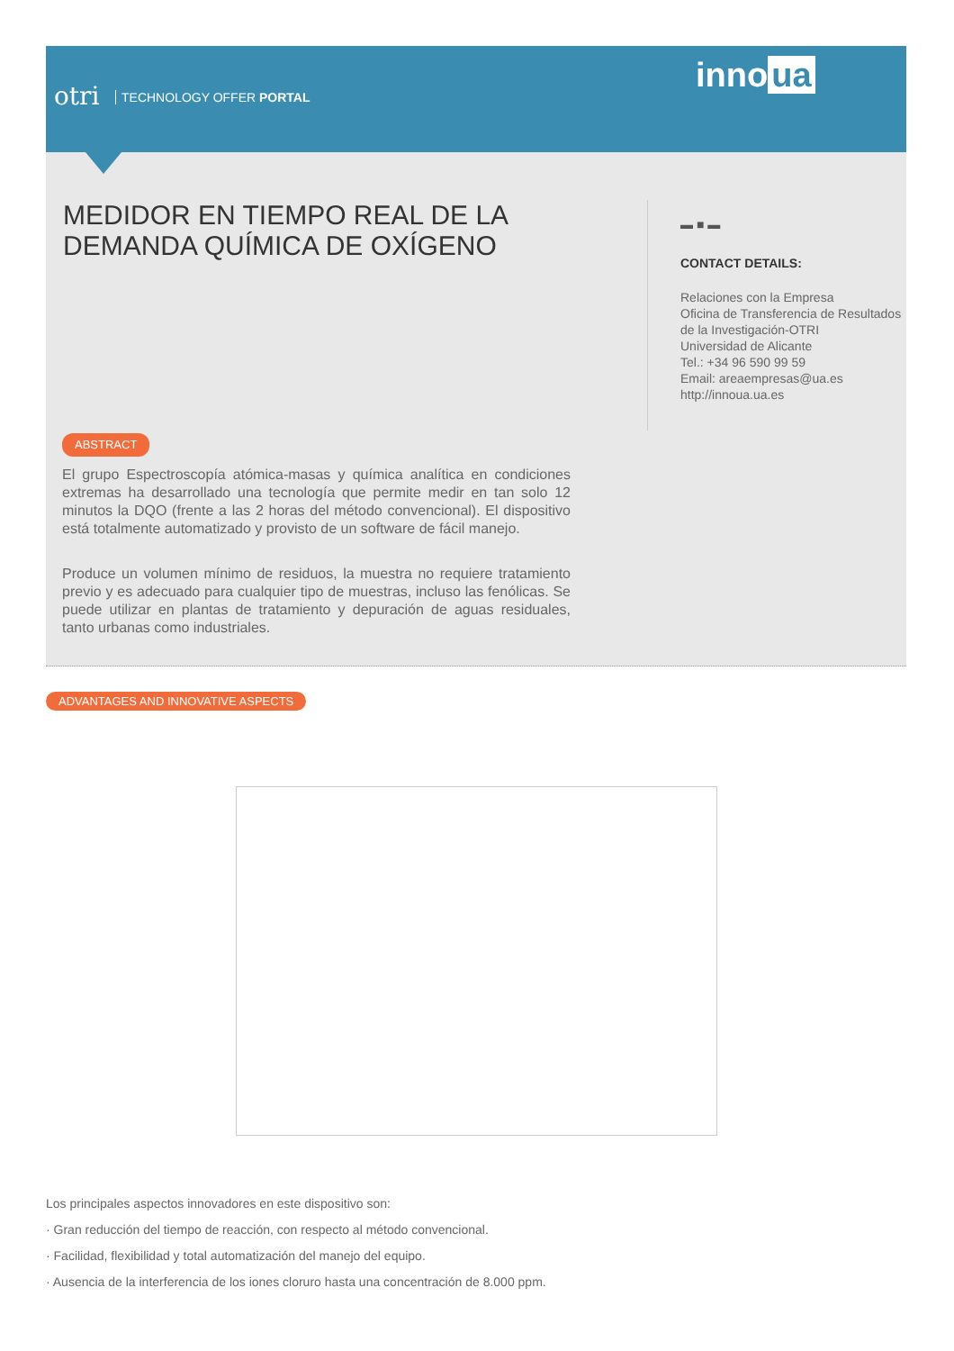otri TECHNOLOGY OFFER PORTAL
inno ua
MEDIDOR EN TIEMPO REAL DE LA DEMANDA QUÍMICA DE OXÍGENO
▬ ■ ▬
CONTACT DETAILS:
Relaciones con la Empresa
Oficina de Transferencia de Resultados de la Investigación-OTRI
Universidad de Alicante
Tel.: +34 96 590 99 59
Email: areaempresas@ua.es
http://innoua.ua.es
ABSTRACT
El grupo Espectroscopía atómica-masas y química analítica en condiciones extremas ha desarrollado una tecnología que permite medir en tan solo 12 minutos la DQO (frente a las 2 horas del método convencional). El dispositivo está totalmente automatizado y provisto de un software de fácil manejo.
Produce un volumen mínimo de residuos, la muestra no requiere tratamiento previo y es adecuado para cualquier tipo de muestras, incluso las fenólicas. Se puede utilizar en plantas de tratamiento y depuración de aguas residuales, tanto urbanas como industriales.
ADVANTAGES AND INNOVATIVE ASPECTS
Los principales aspectos innovadores en este dispositivo son:
· Gran reducción del tiempo de reacción, con respecto al método convencional.
· Facilidad, flexibilidad y total automatización del manejo del equipo.
· Ausencia de la interferencia de los iones cloruro hasta una concentración de 8.000 ppm.